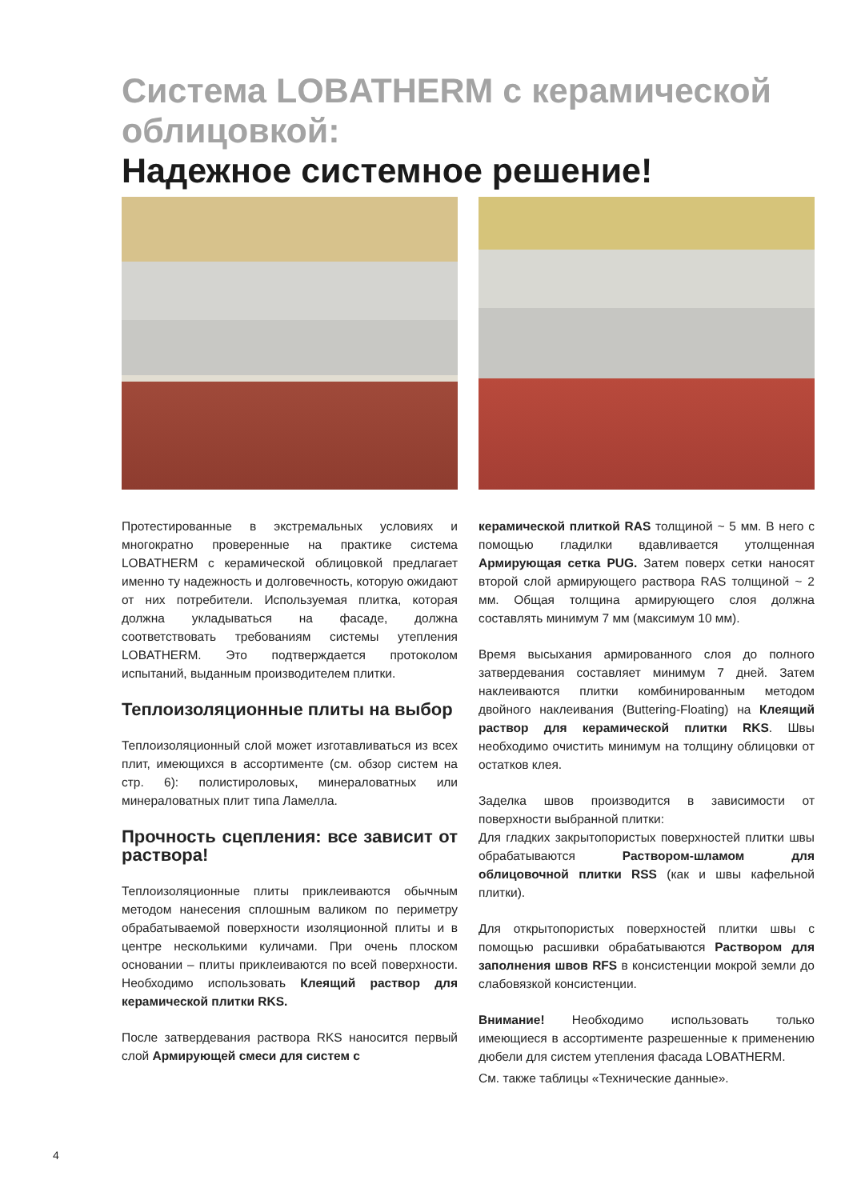Система LOBATHERM с керамической облицовкой:
Надежное системное решение!
Протестированные в экстремальных условиях и многократно проверенные на практике система LOBATHERM с керамической облицовкой предлагает именно ту надежность и долговечность, которую ожидают от них потребители. Используемая плитка, которая должна укладываться на фасаде, должна соответствовать требованиям системы утепления LOBATHERM. Это подтверждается протоколом испытаний, выданным производителем плитки.
Теплоизоляционные плиты на выбор
Теплоизоляционный слой может изготавливаться из всех плит, имеющихся в ассортименте (см. обзор систем на стр. 6): полистироловых, минераловатных или минераловатных плит типа Ламелла.
Прочность сцепления: все зависит от раствора!
Теплоизоляционные плиты приклеиваются обычным методом нанесения сплошным валиком по периметру обрабатываемой поверхности изоляционной плиты и в центре несколькими куличами. При очень плоском основании – плиты приклеиваются по всей поверхности. Необходимо использовать Клеящий раствор для керамической плитки RKS.
После затвердевания раствора RKS наносится первый слой Армирующей смеси для систем с
керамической плиткой RAS толщиной ~ 5 мм. В него с помощью гладилки вдавливается утолщенная Армирующая сетка PUG. Затем поверх сетки наносят второй слой армирующего раствора RAS толщиной ~ 2 мм. Общая толщина армирующего слоя должна составлять минимум 7 мм (максимум 10 мм).
Время высыхания армированного слоя до полного затвердевания составляет минимум 7 дней. Затем наклеиваются плитки комбинированным методом двойного наклеивания (Buttering-Floating) на Клеящий раствор для керамической плитки RKS. Швы необходимо очистить минимум на толщину облицовки от остатков клея.
Заделка швов производится в зависимости от поверхности выбранной плитки:
Для гладких закрытопористых поверхностей плитки швы обрабатываются Раствором-шламом для облицовочной плитки RSS (как и швы кафельной плитки).
Для открытопористых поверхностей плитки швы с помощью расшивки обрабатываются Раствором для заполнения швов RFS в консистенции мокрой земли до слабовязкой консистенции.
Внимание! Необходимо использовать только имеющиеся в ассортименте разрешенные к применению дюбели для систем утепления фасада LOBATHERM.
См. также таблицы «Технические данные».
4